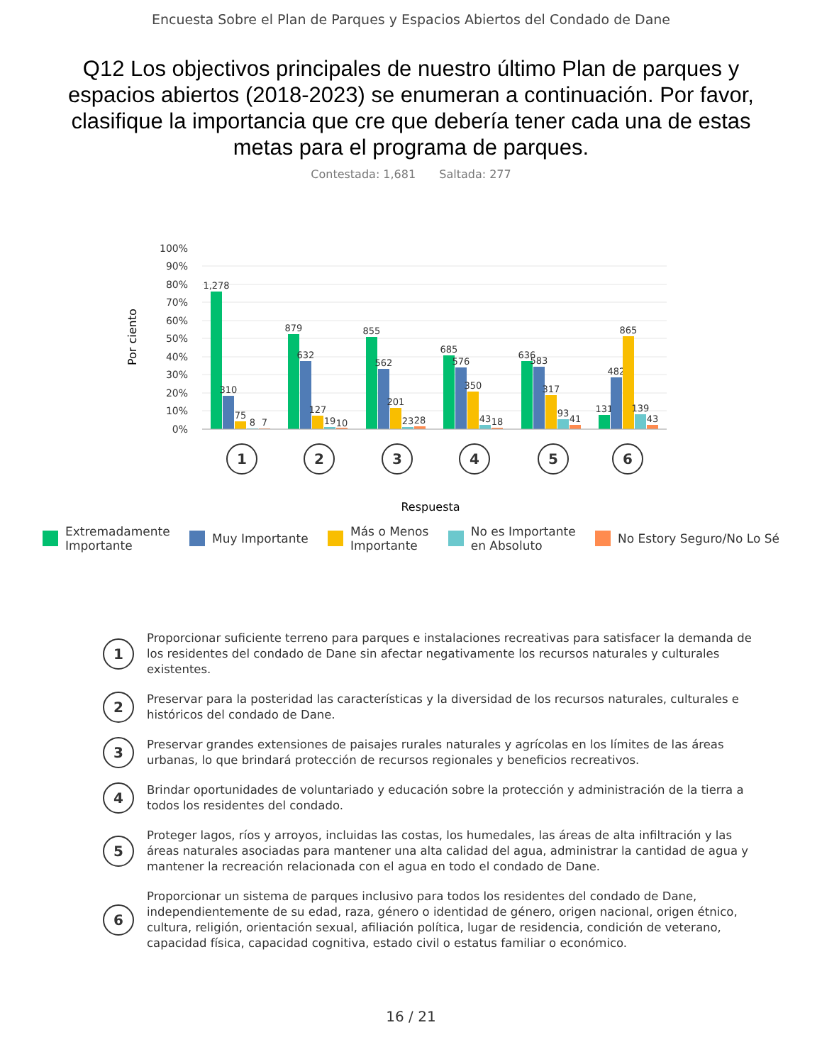Encuesta Sobre el Plan de Parques y Espacios Abiertos del Condado de Dane
Q12 Los objectivos principales de nuestro último Plan de parques y espacios abiertos (2018-2023) se enumeran a continuación. Por favor, clasifique la importancia que cre que debería tener cada una de estas metas para el programa de parques.
Contestada: 1,681 Saltada: 277
0%
10%
20%
30%
40%
50%
60%
70%
80%
90%
100%
Por ciento
1,278
310
75
8
7
879
632
127
19
10
855
562
201
23
28
685
576
350
43
18
636
583
317
93
41
131
482
865
139
43
1
2
3
4
5
6
Respuesta
Extremadamente
Importante
Muy Importante Más o Menos
Importante
No es Importante
en Absoluto
No Estory Seguro/No Lo Sé
1
Proporcionar suficiente terreno para parques e instalaciones recreativas para satisfacer la demanda de los residentes del condado de Dane sin afectar negativamente los recursos naturales y culturales existentes.
2
Preservar para la posteridad las características y la diversidad de los recursos naturales, culturales e históricos del condado de Dane.
3
Preservar grandes extensiones de paisajes rurales naturales y agrícolas en los límites de las áreas urbanas, lo que brindará protección de recursos regionales y beneficios recreativos.
4
Brindar oportunidades de voluntariado y educación sobre la protección y administración de la tierra a todos los residentes del condado.
5
Proteger lagos, ríos y arroyos, incluidas las costas, los humedales, las áreas de alta infiltración y las áreas naturales asociadas para mantener una alta calidad del agua, administrar la cantidad de agua y mantener la recreación relacionada con el agua en todo el condado de Dane.
6
Proporcionar un sistema de parques inclusivo para todos los residentes del condado de Dane, independientemente de su edad, raza, género o identidad de género, origen nacional, origen étnico, cultura, religión, orientación sexual, afiliación política, lugar de residencia, condición de veterano, capacidad física, capacidad cognitiva, estado civil o estatus familiar o económico.
16 / 21